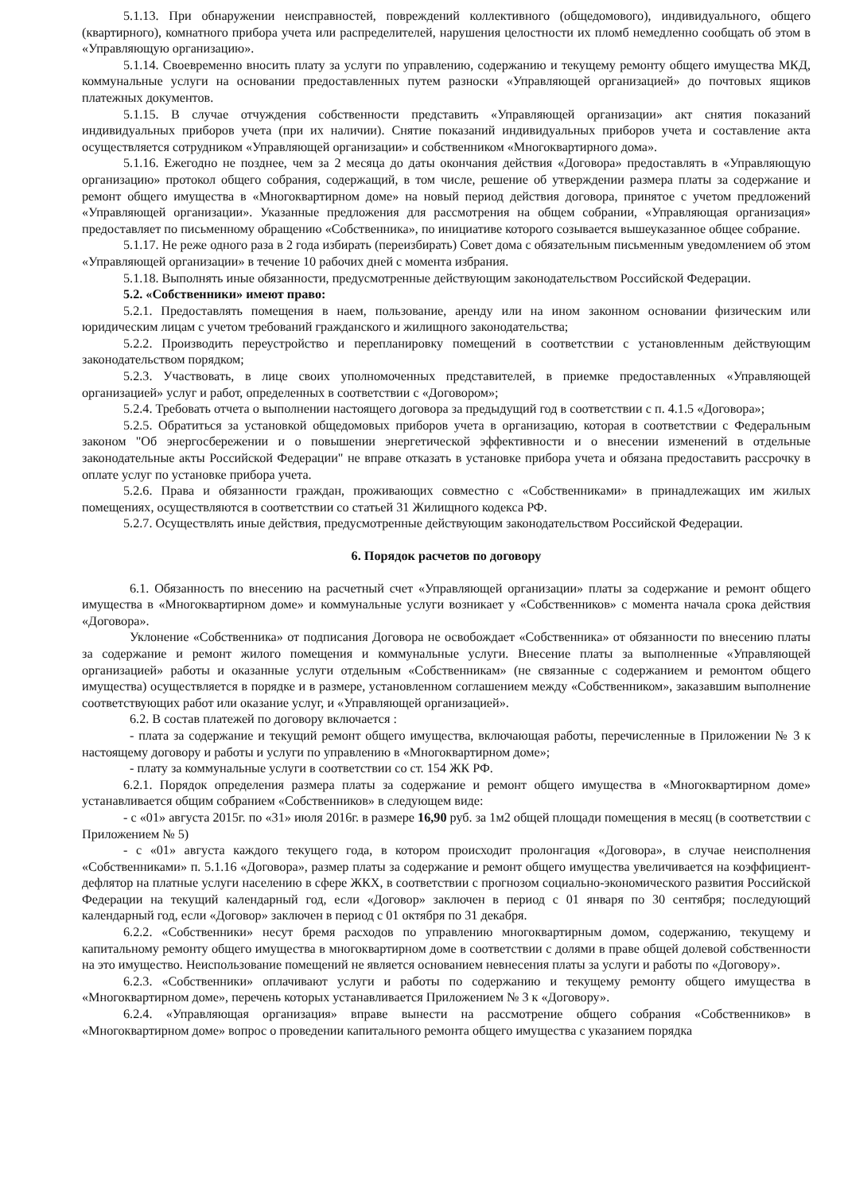5.1.13. При обнаружении неисправностей, повреждений коллективного (общедомового), индивидуального, общего (квартирного), комнатного прибора учета или распределителей, нарушения целостности их пломб немедленно сообщать об этом в «Управляющую организацию».
5.1.14. Своевременно вносить плату за услуги по управлению, содержанию и текущему ремонту общего имущества МКД, коммунальные услуги на основании предоставленных путем разноски «Управляющей организацией» до почтовых ящиков платежных документов.
5.1.15. В случае отчуждения собственности представить «Управляющей организации» акт снятия показаний индивидуальных приборов учета (при их наличии). Снятие показаний индивидуальных приборов учета и составление акта осуществляется сотрудником «Управляющей организации» и собственником «Многоквартирного дома».
5.1.16. Ежегодно не позднее, чем за 2 месяца до даты окончания действия «Договора» предоставлять в «Управляющую организацию» протокол общего собрания, содержащий, в том числе, решение об утверждении размера платы за содержание и ремонт общего имущества в «Многоквартирном доме» на новый период действия договора, принятое с учетом предложений «Управляющей организации». Указанные предложения для рассмотрения на общем собрании, «Управляющая организация» предоставляет по письменному обращению «Собственника», по инициативе которого созывается вышеуказанное общее собрание.
5.1.17. Не реже одного раза в 2 года избирать (переизбирать) Совет дома с обязательным письменным уведомлением об этом «Управляющей организации» в течение 10 рабочих дней с момента избрания.
5.1.18. Выполнять иные обязанности, предусмотренные действующим законодательством Российской Федерации.
5.2. «Собственники» имеют право:
5.2.1. Предоставлять помещения в наем, пользование, аренду или на ином законном основании физическим или юридическим лицам с учетом требований гражданского и жилищного законодательства;
5.2.2. Производить переустройство и перепланировку помещений в соответствии с установленным действующим законодательством порядком;
5.2.3. Участвовать, в лице своих уполномоченных представителей, в приемке предоставленных «Управляющей организацией» услуг и работ, определенных в соответствии с «Договором»;
5.2.4. Требовать отчета о выполнении настоящего договора за предыдущий год в соответствии с п. 4.1.5 «Договора»;
5.2.5. Обратиться за установкой общедомовых приборов учета в организацию, которая в соответствии с Федеральным законом "Об энергосбережении и о повышении энергетической эффективности и о внесении изменений в отдельные законодательные акты Российской Федерации" не вправе отказать в установке прибора учета и обязана предоставить рассрочку в оплате услуг по установке прибора учета.
5.2.6. Права и обязанности граждан, проживающих совместно с «Собственниками» в принадлежащих им жилых помещениях, осуществляются в соответствии со статьей 31 Жилищного кодекса РФ.
5.2.7. Осуществлять иные действия, предусмотренные действующим законодательством Российской Федерации.
6. Порядок расчетов по договору
6.1. Обязанность по внесению на расчетный счет «Управляющей организации» платы за содержание и ремонт общего имущества в «Многоквартирном доме» и коммунальные услуги возникает у «Собственников» с момента начала срока действия «Договора».
Уклонение «Собственника» от подписания Договора не освобождает «Собственника» от обязанности по внесению платы за содержание и ремонт жилого помещения и коммунальные услуги. Внесение платы за выполненные «Управляющей организацией» работы и оказанные услуги отдельным «Собственникам» (не связанные с содержанием и ремонтом общего имущества) осуществляется в порядке и в размере, установленном соглашением между «Собственником», заказавшим выполнение соответствующих работ или оказание услуг, и «Управляющей организацией».
6.2. В состав платежей по договору включается :
- плата за содержание и текущий ремонт общего имущества, включающая работы, перечисленные в Приложении № 3 к настоящему договору и работы и услуги по управлению в «Многоквартирном доме»;
- плату за коммунальные услуги в соответствии со ст. 154 ЖК РФ.
6.2.1. Порядок определения размера платы за содержание и ремонт общего имущества в «Многоквартирном доме» устанавливается общим собранием «Собственников» в следующем виде:
- с «01» августа 2015г. по «31» июля 2016г. в размере 16,90 руб. за 1м2 общей площади помещения в месяц (в соответствии с Приложением № 5)
- с «01» августа каждого текущего года, в котором происходит пролонгация «Договора», в случае неисполнения «Собственниками» п. 5.1.16 «Договора», размер платы за содержание и ремонт общего имущества увеличивается на коэффициент-дефлятор на платные услуги населению в сфере ЖКХ, в соответствии с прогнозом социально-экономического развития Российской Федерации на текущий календарный год, если «Договор» заключен в период с 01 января по 30 сентября; последующий календарный год, если «Договор» заключен в период с 01 октября по 31 декабря.
6.2.2. «Собственники» несут бремя расходов по управлению многоквартирным домом, содержанию, текущему и капитальному ремонту общего имущества в многоквартирном доме в соответствии с долями в праве общей долевой собственности на это имущество. Неиспользование помещений не является основанием невнесения платы за услуги и работы по «Договору».
6.2.3. «Собственники» оплачивают услуги и работы по содержанию и текущему ремонту общего имущества в «Многоквартирном доме», перечень которых устанавливается Приложением № 3 к «Договору».
6.2.4. «Управляющая организация» вправе вынести на рассмотрение общего собрания «Собственников» в «Многоквартирном доме» вопрос о проведении капитального ремонта общего имущества с указанием порядка